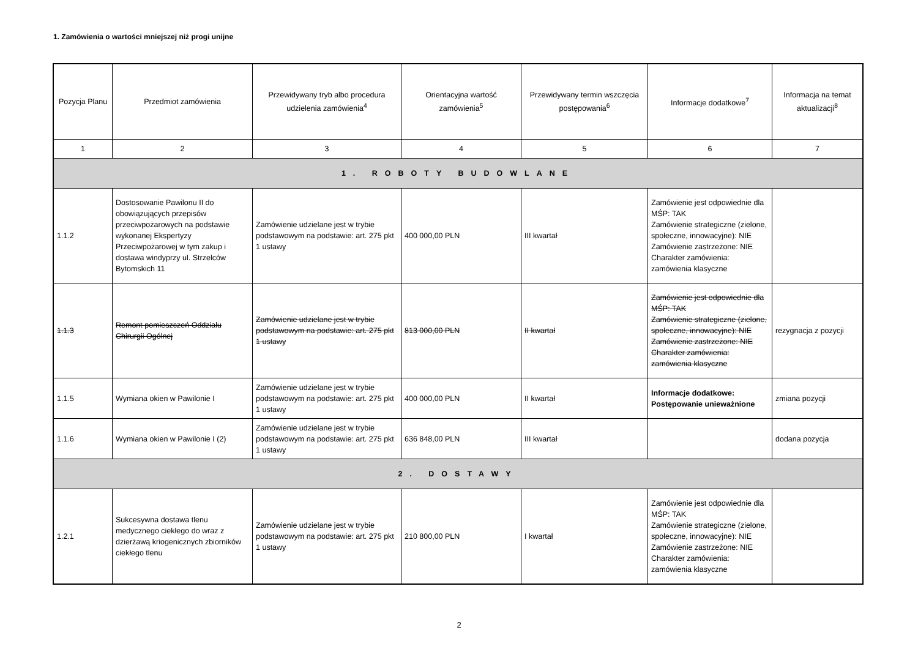1. Zamówienia o wartości mniejszej niż progi unijne
| Pozycja Planu | Przedmiot zamówienia | Przewidywany tryb albo procedura udzielenia zamówienia<sup>4</sup> | Orientacyjna wartość zamówienia<sup>5</sup> | Przewidywany termin wszczęcia postępowania<sup>6</sup> | Informacje dodatkowe<sup>7</sup> | Informacja na temat aktualizacji<sup>8</sup> |
| --- | --- | --- | --- | --- | --- | --- |
| 1 | 2 | 3 | 4 | 5 | 6 | 7 |
| 1. ROBOTY BUDOWLANE | | | | | | |
| 1.1.2 | Dostosowanie Pawilonu II do obowiązujących przepisów przeciwpożarowych na podstawie wykonanej Ekspertyzy Przeciwpożarowej w tym zakup i dostawa windyprzy ul. Strzelców Bytomskich 11 | Zamówienie udzielane jest w trybie podstawowym na podstawie: art. 275 pkt 1 ustawy | 400 000,00 PLN | III kwartał | Zamówienie jest odpowiednie dla MŚP: TAK Zamówienie strategiczne (zielone, społeczne, innowacyjne): NIE Zamówienie zastrzeżone: NIE Charakter zamówienia: zamówienia klasyczne | |
| 1.1.3 | Remont pomieszczeń Oddziału Chirurgii Ogólnej | Zamówienie udzielane jest w trybie podstawowym na podstawie: art. 275 pkt 1 ustawy | 813 000,00 PLN | II kwartał | Zamówienie jest odpowiednie dla MŚP: TAK Zamówienie strategiczne (zielone, społeczne, innowacyjne): NIE Zamówienie zastrzeżone: NIE Charakter zamówienia: zamówienia klasyczne | rezygnacja z pozycji |
| 1.1.5 | Wymiana okien w Pawilonie I | Zamówienie udzielane jest w trybie podstawowym na podstawie: art. 275 pkt 1 ustawy | 400 000,00 PLN | II kwartał | Informacje dodatkowe: Postępowanie unieważnione | zmiana pozycji |
| 1.1.6 | Wymiana okien w Pawilonie I (2) | Zamówienie udzielane jest w trybie podstawowym na podstawie: art. 275 pkt 1 ustawy | 636 848,00 PLN | III kwartał | | dodana pozycja |
| 2. DOSTAWY | | | | | | |
| 1.2.1 | Sukcesywna dostawa tlenu medycznego ciekłego do wraz z dzierżawą kriogenicznych zbiorników ciekłego tlenu | Zamówienie udzielane jest w trybie podstawowym na podstawie: art. 275 pkt 1 ustawy | 210 800,00 PLN | I kwartał | Zamówienie jest odpowiednie dla MŚP: TAK Zamówienie strategiczne (zielone, społeczne, innowacyjne): NIE Zamówienie zastrzeżone: NIE Charakter zamówienia: zamówienia klasyczne | |
2